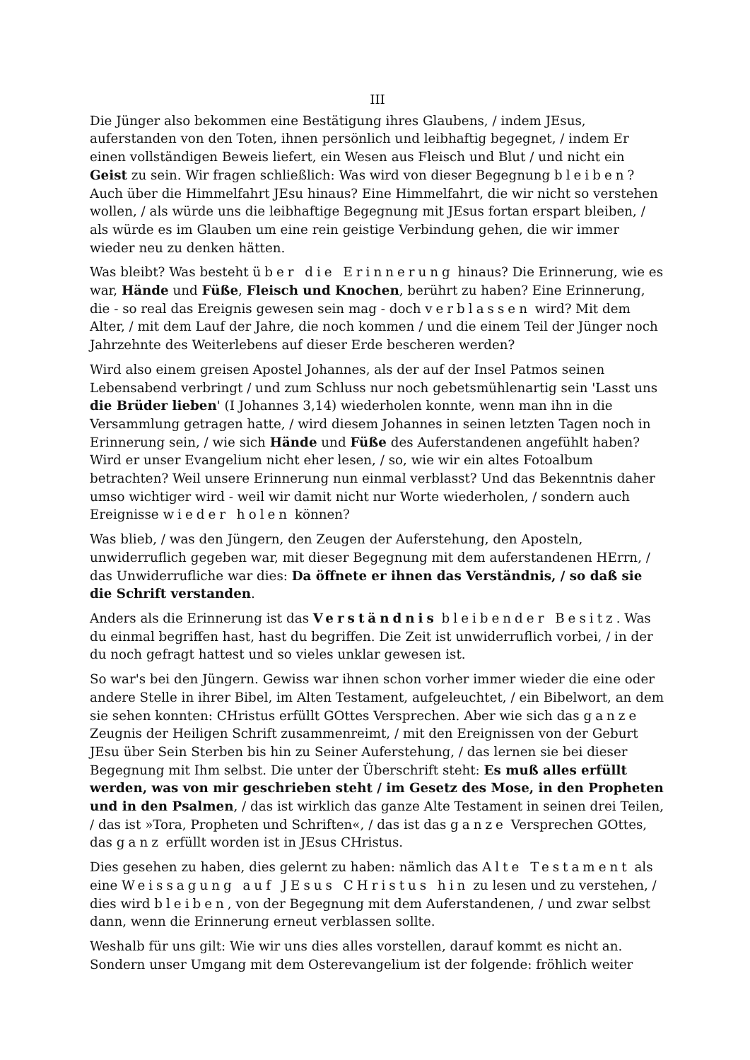III
Die Jünger also bekommen eine Bestätigung ihres Glaubens, / indem JEsus, auferstanden von den Toten, ihnen persönlich und leibhaftig begegnet, / indem Er einen vollständigen Beweis liefert, ein Wesen aus Fleisch und Blut / und nicht ein Geist zu sein. Wir fragen schließlich: Was wird von dieser Begegnung bleiben? Auch über die Himmelfahrt JEsu hinaus? Eine Himmelfahrt, die wir nicht so verstehen wollen, / als würde uns die leibhaftige Begegnung mit JEsus fortan erspart bleiben, / als würde es im Glauben um eine rein geistige Verbindung gehen, die wir immer wieder neu zu denken hätten.
Was bleibt? Was besteht über die Erinnerung hinaus? Die Erinnerung, wie es war, Hände und Füße, Fleisch und Knochen, berührt zu haben? Eine Erinnerung, die - so real das Ereignis gewesen sein mag - doch verblassen wird? Mit dem Alter, / mit dem Lauf der Jahre, die noch kommen / und die einem Teil der Jünger noch Jahrzehnte des Weiterlebens auf dieser Erde bescheren werden?
Wird also einem greisen Apostel Johannes, als der auf der Insel Patmos seinen Lebensabend verbringt / und zum Schluss nur noch gebetsmühlenartig sein 'Lasst uns die Brüder lieben' (I Johannes 3,14) wiederholen konnte, wenn man ihn in die Versammlung getragen hatte, / wird diesem Johannes in seinen letzten Tagen noch in Erinnerung sein, / wie sich Hände und Füße des Auferstandenen angefühlt haben? Wird er unser Evangelium nicht eher lesen, / so, wie wir ein altes Fotoalbum betrachten? Weil unsere Erinnerung nun einmal verblasst? Und das Bekenntnis daher umso wichtiger wird - weil wir damit nicht nur Worte wiederholen, / sondern auch Ereignisse wieder holen können?
Was blieb, / was den Jüngern, den Zeugen der Auferstehung, den Aposteln, unwiderruflich gegeben war, mit dieser Begegnung mit dem auferstandenen HErrn, / das Unwiderrufliche war dies: Da öffnete er ihnen das Verständnis, / so daß sie die Schrift verstanden.
Anders als die Erinnerung ist das Verständnis bleibender Besitz. Was du einmal begriffen hast, hast du begriffen. Die Zeit ist unwiderruflich vorbei, / in der du noch gefragt hattest und so vieles unklar gewesen ist.
So war's bei den Jüngern. Gewiss war ihnen schon vorher immer wieder die eine oder andere Stelle in ihrer Bibel, im Alten Testament, aufgeleuchtet, / ein Bibelwort, an dem sie sehen konnten: CHristus erfüllt GOttes Versprechen. Aber wie sich das ganze Zeugnis der Heiligen Schrift zusammenreimt, / mit den Ereignissen von der Geburt JEsu über Sein Sterben bis hin zu Seiner Auferstehung, / das lernen sie bei dieser Begegnung mit Ihm selbst. Die unter der Überschrift steht: Es muß alles erfüllt werden, was von mir geschrieben steht / im Gesetz des Mose, in den Propheten und in den Psalmen, / das ist wirklich das ganze Alte Testament in seinen drei Teilen, / das ist »Tora, Propheten und Schriften«, / das ist das ganze Versprechen GOttes, das ganz erfüllt worden ist in JEsus CHristus.
Dies gesehen zu haben, dies gelernt zu haben: nämlich das Alte Testament als eine Weissagung auf JEsus CHristus hin zu lesen und zu verstehen, / dies wird bleiben, von der Begegnung mit dem Auferstandenen, / und zwar selbst dann, wenn die Erinnerung erneut verblassen sollte.
Weshalb für uns gilt: Wie wir uns dies alles vorstellen, darauf kommt es nicht an. Sondern unser Umgang mit dem Osterevangelium ist der folgende: fröhlich weiter